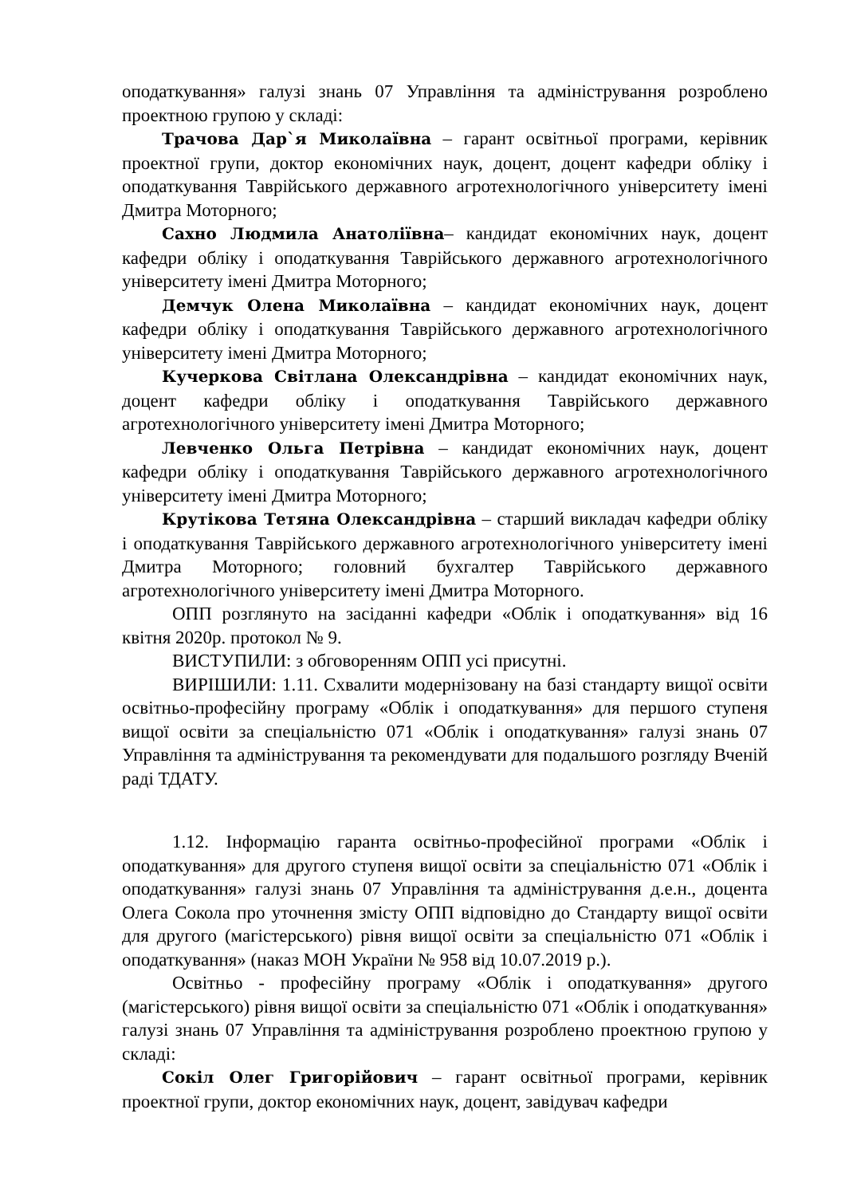оподаткування» галузі знань 07 Управління та адміністрування розроблено проектною групою у складі:
Трачова Дар`я Миколаївна – гарант освітньої програми, керівник проектної групи, доктор економічних наук, доцент, доцент кафедри обліку і оподаткування Таврійського державного агротехнологічного університету імені Дмитра Моторного;
Сахно Людмила Анатоліївна– кандидат економічних наук, доцент кафедри обліку і оподаткування Таврійського державного агротехнологічного університету імені Дмитра Моторного;
Демчук Олена Миколаївна – кандидат економічних наук, доцент кафедри обліку і оподаткування Таврійського державного агротехнологічного університету імені Дмитра Моторного;
Кучеркова Світлана Олександрівна – кандидат економічних наук, доцент кафедри обліку і оподаткування Таврійського державного агротехнологічного університету імені Дмитра Моторного;
Левченко Ольга Петрівна – кандидат економічних наук, доцент кафедри обліку і оподаткування Таврійського державного агротехнологічного університету імені Дмитра Моторного;
Крутікова Тетяна Олександрівна – старший викладач кафедри обліку і оподаткування Таврійського державного агротехнологічного університету імені Дмитра Моторного; головний бухгалтер Таврійського державного агротехнологічного університету імені Дмитра Моторного.
ОПП розглянуто на засіданні кафедри «Облік і оподаткування» від 16 квітня 2020р. протокол № 9.
ВИСТУПИЛИ: з обговоренням ОПП усі присутні.
ВИРІШИЛИ: 1.11. Схвалити модернізовану на базі стандарту вищої освіти освітньо-професійну програму «Облік і оподаткування» для першого ступеня вищої освіти за спеціальністю 071 «Облік і оподаткування» галузі знань 07 Управління та адміністрування та рекомендувати для подальшого розгляду Вченій раді ТДАТУ.
1.12. Інформацію гаранта освітньо-професійної програми «Облік і оподаткування» для другого ступеня вищої освіти за спеціальністю 071 «Облік і оподаткування» галузі знань 07 Управління та адміністрування д.е.н., доцента Олега Сокола про уточнення змісту ОПП відповідно до Стандарту вищої освіти для другого (магістерського) рівня вищої освіти за спеціальністю 071 «Облік і оподаткування» (наказ МОН України № 958 від 10.07.2019 р.).
Освітньо - професійну програму «Облік і оподаткування» другого (магістерського) рівня вищої освіти за спеціальністю 071 «Облік і оподаткування» галузі знань 07 Управління та адміністрування розроблено проектною групою у складі:
Сокіл Олег Григорійович – гарант освітньої програми, керівник проектної групи, доктор економічних наук, доцент, завідувач кафедри